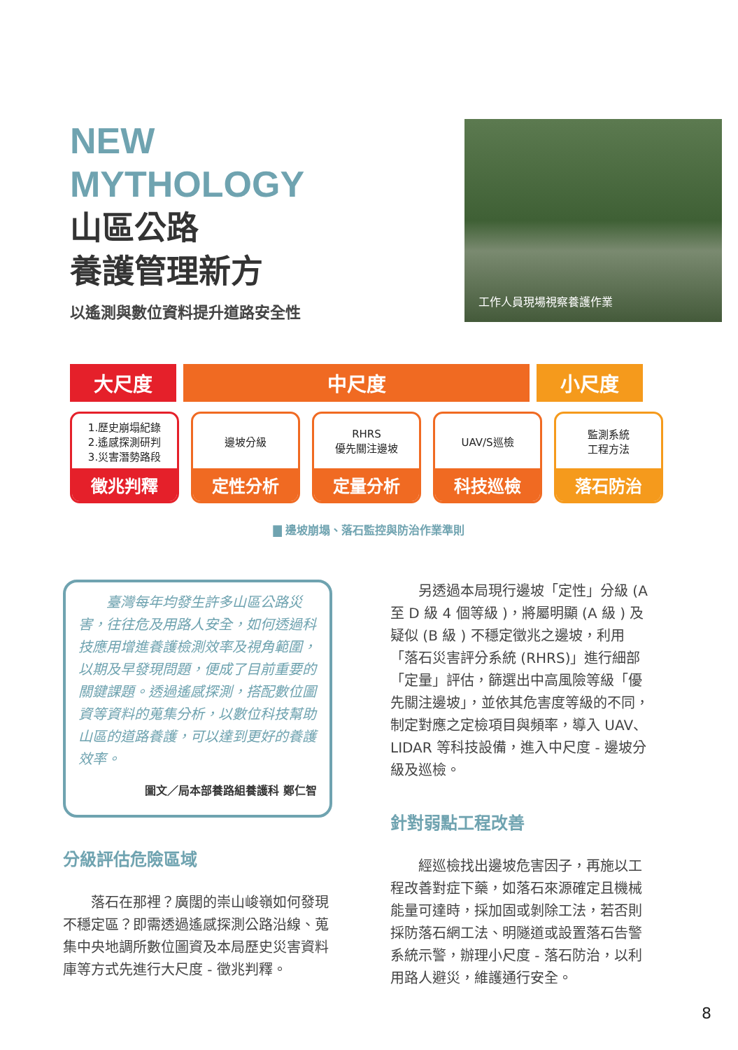NEW
MYTHOLOGY
山區公路
養護管理新方
以遙測與數位資料提升道路安全性
工作人員現場視察養護作業
大尺度 中尺度 小尺度
1.歷史崩塌紀錄
2.遙感探測研判
3.災害潛勢路段
徵兆判釋
邊坡分級
定性分析
RHRS
優先關注邊坡
定量分析
UAV/S巡檢
科技巡檢
監測系統
工程方法
落石防治
▇ 邊坡崩塌、落石監控與防治作業準則
臺灣每年均發生許多山區公路災害，往往危及用路人安全，如何透過科技應用增進養護檢測效率及視角範圍，以期及早發現問題，便成了目前重要的關鍵課題。透過遙感探測，搭配數位圖資等資料的蒐集分析，以數位科技幫助山區的道路養護，可以達到更好的養護效率。
圖文／局本部養路組養護科 鄭仁智
分級評估危險區域
落石在那裡？廣闊的崇山峻嶺如何發現不穩定區？即需透過遙感探測公路沿線、蒐集中央地調所數位圖資及本局歷史災害資料庫等方式先進行大尺度 - 徵兆判釋。
另透過本局現行邊坡「定性」分級 (A 至 D 級 4 個等級 )，將屬明顯 (A 級 ) 及疑似 (B 級 ) 不穩定徵兆之邊坡，利用「落石災害評分系統 (RHRS)」進行細部「定量」評估，篩選出中高風險等級「優先關注邊坡」，並依其危害度等級的不同，制定對應之定檢項目與頻率，導入 UAV、LIDAR 等科技設備，進入中尺度 - 邊坡分級及巡檢。
針對弱點工程改善
經巡檢找出邊坡危害因子，再施以工程改善對症下藥，如落石來源確定且機械能量可達時，採加固或剝除工法，若否則採防落石網工法、明隧道或設置落石告警系統示警，辦理小尺度 - 落石防治，以利用路人避災，維護通行安全。
8